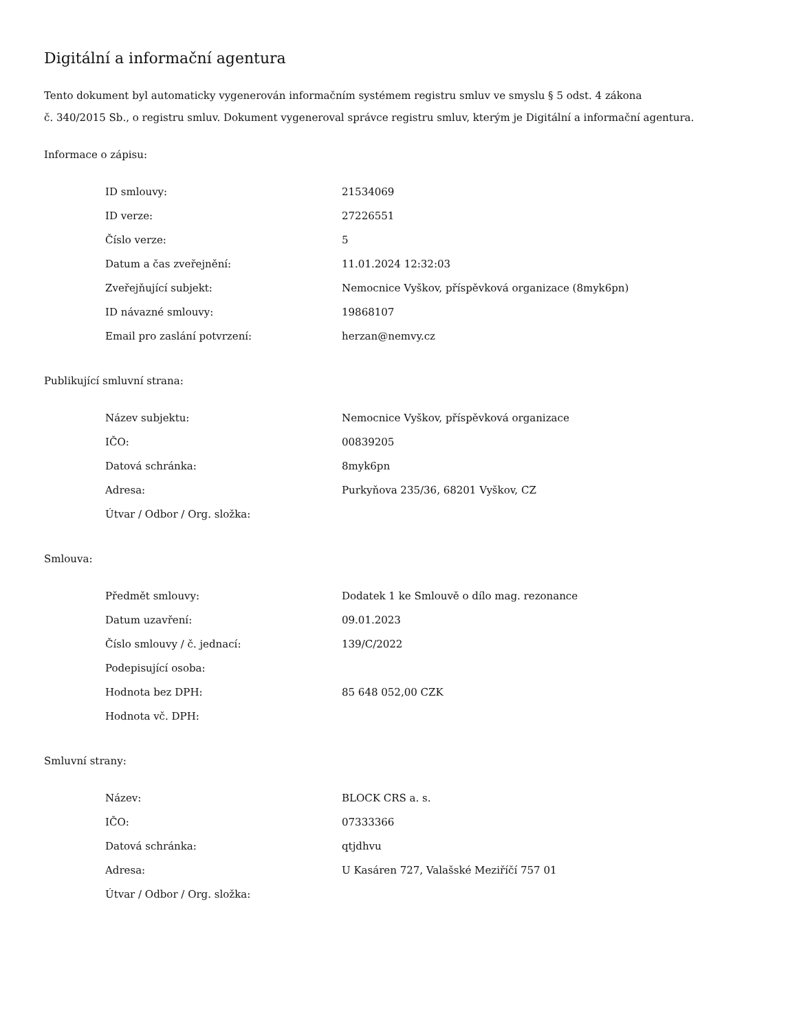Digitální a informační agentura
Tento dokument byl automaticky vygenerován informačním systémem registru smluv ve smyslu § 5 odst. 4 zákona
č. 340/2015 Sb., o registru smluv. Dokument vygeneroval správce registru smluv, kterým je Digitální a informační agentura.
Informace o zápisu:
| ID smlouvy: | 21534069 |
| ID verze: | 27226551 |
| Číslo verze: | 5 |
| Datum a čas zveřejnění: | 11.01.2024 12:32:03 |
| Zveřejňující subjekt: | Nemocnice Vyškov, příspěvková organizace (8myk6pn) |
| ID návazné smlouvy: | 19868107 |
| Email pro zaslání potvrzení: | herzan@nemvy.cz |
Publikující smluvní strana:
| Název subjektu: | Nemocnice Vyškov, příspěvková organizace |
| IČO: | 00839205 |
| Datová schránka: | 8myk6pn |
| Adresa: | Purkyňova 235/36, 68201 Vyškov, CZ |
| Útvar / Odbor / Org. složka: | |
Smlouva:
| Předmět smlouvy: | Dodatek 1 ke Smlouvě o dílo mag. rezonance |
| Datum uzavření: | 09.01.2023 |
| Číslo smlouvy / č. jednací: | 139/C/2022 |
| Podepisující osoba: | |
| Hodnota bez DPH: | 85 648 052,00 CZK |
| Hodnota vč. DPH: | |
Smluvní strany:
| Název: | BLOCK CRS a. s. |
| IČO: | 07333366 |
| Datová schránka: | qtjdhvu |
| Adresa: | U Kasáren 727, Valašské Meziříčí 757 01 |
| Útvar / Odbor / Org. složka: | |